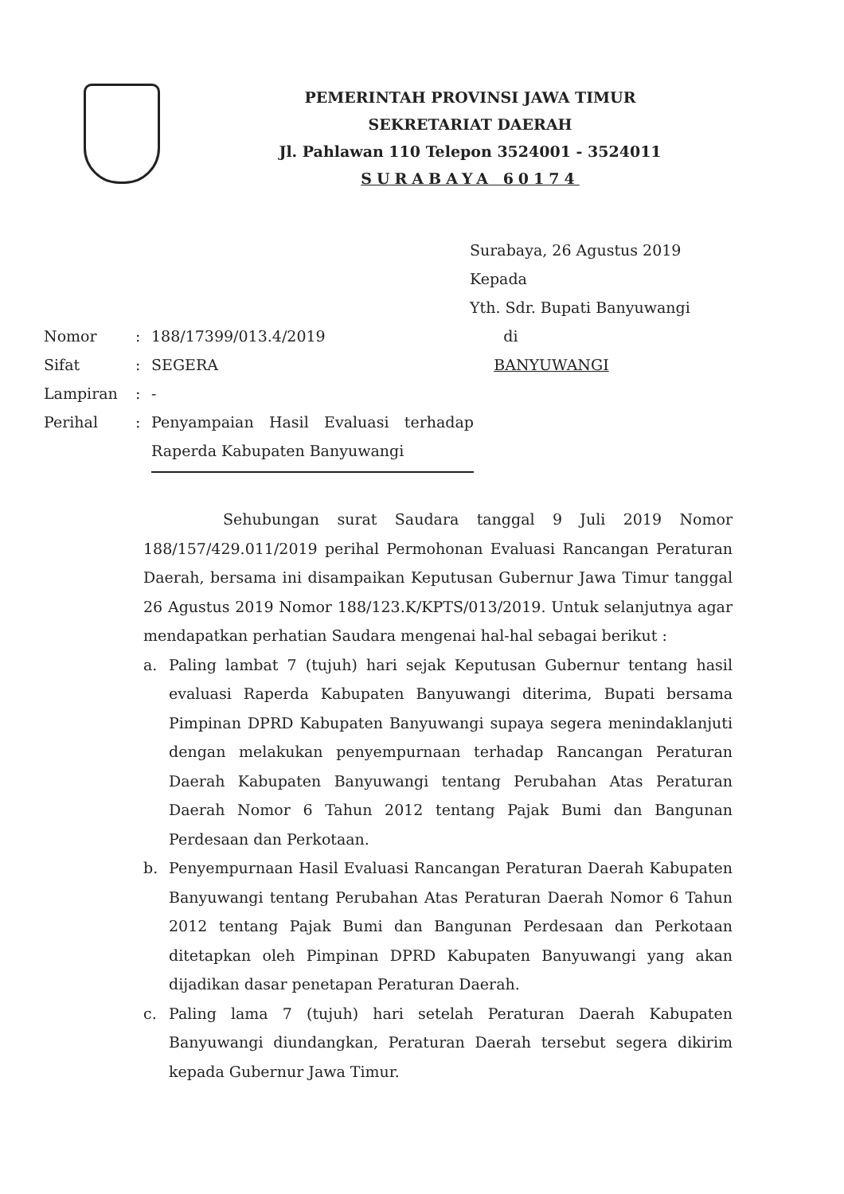PEMERINTAH PROVINSI JAWA TIMUR
SEKRETARIAT DAERAH
Jl. Pahlawan 110 Telepon 3524001 - 3524011
SURABAYA 60174
Surabaya, 26 Agustus 2019
Kepada
Yth. Sdr. Bupati Banyuwangi
di
BANYUWANGI
| Nomor | : | 188/17399/013.4/2019 |
| Sifat | : | SEGERA |
| Lampiran | : | - |
| Perihal | : | Penyampaian Hasil Evaluasi terhadap Raperda Kabupaten Banyuwangi |
Sehubungan surat Saudara tanggal 9 Juli 2019 Nomor 188/157/429.011/2019 perihal Permohonan Evaluasi Rancangan Peraturan Daerah, bersama ini disampaikan Keputusan Gubernur Jawa Timur tanggal 26 Agustus 2019 Nomor 188/123.K/KPTS/013/2019. Untuk selanjutnya agar mendapatkan perhatian Saudara mengenai hal-hal sebagai berikut :
a. Paling lambat 7 (tujuh) hari sejak Keputusan Gubernur tentang hasil evaluasi Raperda Kabupaten Banyuwangi diterima, Bupati bersama Pimpinan DPRD Kabupaten Banyuwangi supaya segera menindaklanjuti dengan melakukan penyempurnaan terhadap Rancangan Peraturan Daerah Kabupaten Banyuwangi tentang Perubahan Atas Peraturan Daerah Nomor 6 Tahun 2012 tentang Pajak Bumi dan Bangunan Perdesaan dan Perkotaan.
b. Penyempurnaan Hasil Evaluasi Rancangan Peraturan Daerah Kabupaten Banyuwangi tentang Perubahan Atas Peraturan Daerah Nomor 6 Tahun 2012 tentang Pajak Bumi dan Bangunan Perdesaan dan Perkotaan ditetapkan oleh Pimpinan DPRD Kabupaten Banyuwangi yang akan dijadikan dasar penetapan Peraturan Daerah.
c. Paling lama 7 (tujuh) hari setelah Peraturan Daerah Kabupaten Banyuwangi diundangkan, Peraturan Daerah tersebut segera dikirim kepada Gubernur Jawa Timur.